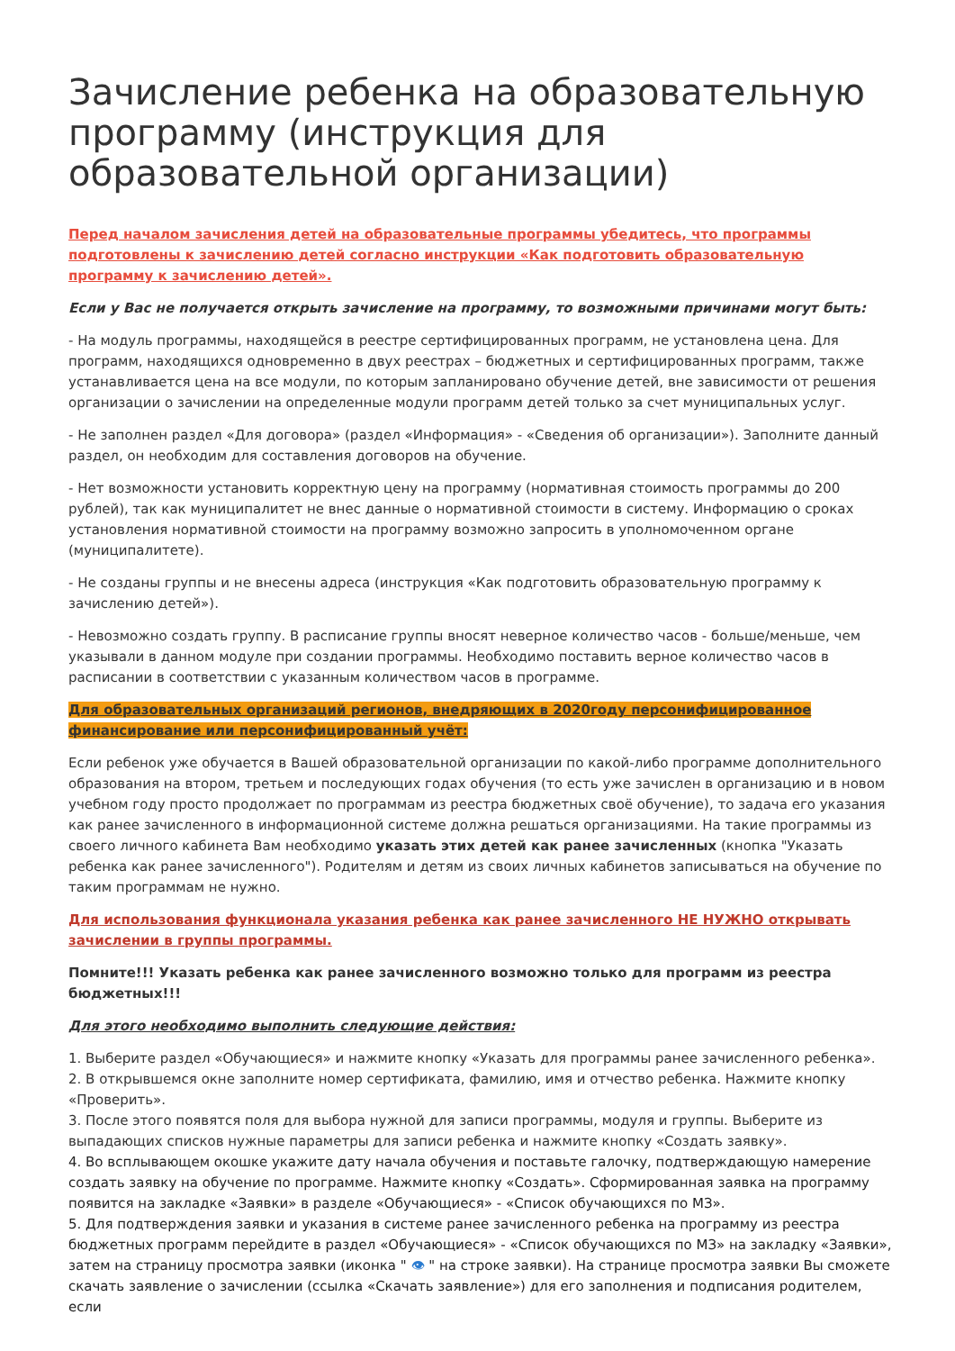Зачисление ребенка на образовательную программу (инструкция для образовательной организации)
Перед началом зачисления детей на образовательные программы убедитесь, что программы подготовлены к зачислению детей согласно инструкции «Как подготовить образовательную программу к зачислению детей».
Если у Вас не получается открыть зачисление на программу, то возможными причинами могут быть:
- На модуль программы, находящейся в реестре сертифицированных программ, не установлена цена. Для программ, находящихся одновременно в двух реестрах – бюджетных и сертифицированных программ, также устанавливается цена на все модули, по которым запланировано обучение детей, вне зависимости от решения организации о зачислении на определенные модули программ детей только за счет муниципальных услуг.
- Не заполнен раздел «Для договора» (раздел «Информация» - «Сведения об организации»). Заполните данный раздел, он необходим для составления договоров на обучение.
- Нет возможности установить корректную цену на программу (нормативная стоимость программы до 200 рублей), так как муниципалитет не внес данные о нормативной стоимости в систему. Информацию о сроках установления нормативной стоимости на программу возможно запросить в уполномоченном органе (муниципалитете).
- Не созданы группы и не внесены адреса (инструкция «Как подготовить образовательную программу к зачислению детей»).
- Невозможно создать группу. В расписание группы вносят неверное количество часов - больше/меньше, чем указывали в данном модуле при создании программы. Необходимо поставить верное количество часов в расписании в соответствии с указанным количеством часов в программе.
Для образовательных организаций регионов, внедряющих в 2020году персонифицированное финансирование или персонифицированный учёт:
Если ребенок уже обучается в Вашей образовательной организации по какой-либо программе дополнительного образования на втором, третьем и последующих годах обучения (то есть уже зачислен в организацию и в новом учебном году просто продолжает по программам из реестра бюджетных своё обучение), то задача его указания как ранее зачисленного в информационной системе должна решаться организациями. На такие программы из своего личного кабинета Вам необходимо указать этих детей как ранее зачисленных (кнопка "Указать ребенка как ранее зачисленного"). Родителям и детям из своих личных кабинетов записываться на обучение по таким программам не нужно.
Для использования функционала указания ребенка как ранее зачисленного НЕ НУЖНО открывать зачислении в группы программы.
Помните!!! Указать ребенка как ранее зачисленного возможно только для программ из реестра бюджетных!!!
Для этого необходимо выполнить следующие действия:
1. Выберите раздел «Обучающиеся» и нажмите кнопку «Указать для программы ранее зачисленного ребенка».
2. В открывшемся окне заполните номер сертификата, фамилию, имя и отчество ребенка. Нажмите кнопку «Проверить».
3. После этого появятся поля для выбора нужной для записи программы, модуля и группы. Выберите из выпадающих списков нужные параметры для записи ребенка и нажмите кнопку «Создать заявку».
4. Во всплывающем окошке укажите дату начала обучения и поставьте галочку, подтверждающую намерение создать заявку на обучение по программе. Нажмите кнопку «Создать». Сформированная заявка на программу появится на закладке «Заявки» в разделе «Обучающиеся» - «Список обучающихся по МЗ».
5. Для подтверждения заявки и указания в системе ранее зачисленного ребенка на программу из реестра бюджетных программ перейдите в раздел «Обучающиеся» - «Список обучающихся по МЗ» на закладку «Заявки», затем на страницу просмотра заявки (иконка " 👁 " на строке заявки). На странице просмотра заявки Вы сможете скачать заявление о зачислении (ссылка «Скачать заявление») для его заполнения и подписания родителем, если